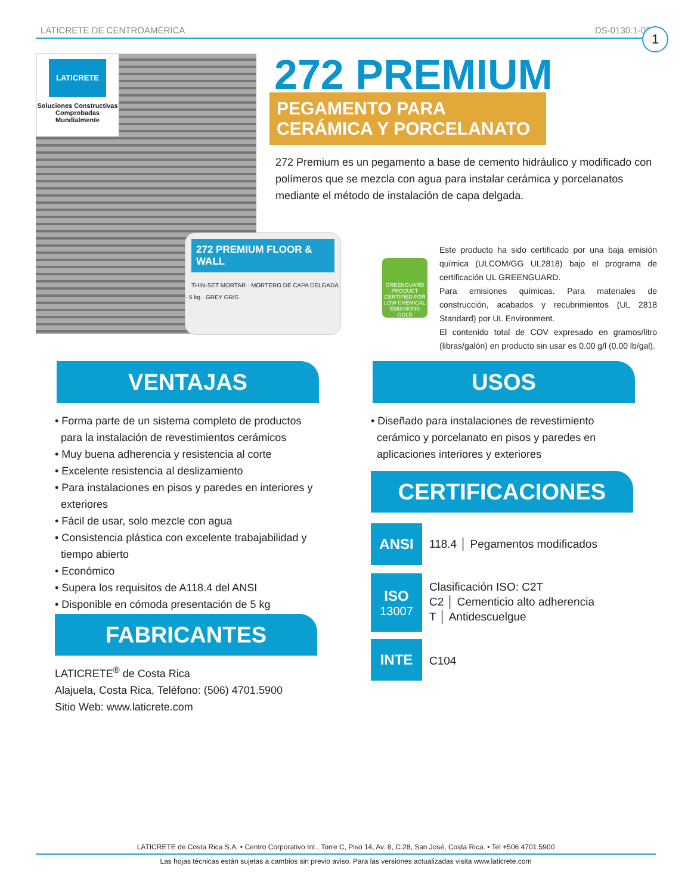LATICRETE DE CENTROAMÉRICA DS-0130.1-0321 1
LATICRETE
Soluciones Constructivas Comprobadas Mundialmente
272 PREMIUM FLOOR & WALL
THIN-SET MORTAR · MORTERO DE CAPA DELGADA · 5 kg · GREY GRIS
272 PREMIUM
PEGAMENTO PARA CERÁMICA Y PORCELANATO
272 Premium es un pegamento a base de cemento hidráulico y modificado con polímeros que se mezcla con agua para instalar cerámica y porcelanatos mediante el método de instalación de capa delgada.
GREENGUARD
PRODUCT CERTIFIED FOR LOW CHEMICAL EMISSIONS
GOLD
Este producto ha sido certificado por una baja emisión química (ULCOM/GG UL2818) bajo el programa de certificación UL GREENGUARD.
Para emisiones químicas. Para materiales de construcción, acabados y recubrimientos (UL 2818 Standard) por UL Environment.
El contenido total de COV expresado en gramos/litro (libras/galón) en producto sin usar es 0.00 g/l (0.00 lb/gal).
VENTAJAS
• Forma parte de un sistema completo de productos para la instalación de revestimientos cerámicos
• Muy buena adherencia y resistencia al corte
• Excelente resistencia al deslizamiento
• Para instalaciones en pisos y paredes en interiores y exteriores
• Fácil de usar, solo mezcle con agua
• Consistencia plástica con excelente trabajabilidad y tiempo abierto
• Económico
• Supera los requisitos de A118.4 del ANSI
• Disponible en cómoda presentación de 5 kg
USOS
• Diseñado para instalaciones de revestimiento cerámico y porcelanato en pisos y paredes en aplicaciones interiores y exteriores
CERTIFICACIONES
ANSI
118.4 │ Pegamentos modificados
ISO
13007
Clasificación ISO: C2T
C2 │ Cementicio alto adherencia
T │ Antidescuelgue
INTE
C104
FABRICANTES
LATICRETE<sup>®</sup> de Costa Rica
Alajuela, Costa Rica, Teléfono: (506) 4701.5900
Sitio Web: www.laticrete.com
LATICRETE de Costa Rica S.A. • Centro Corporativo Int., Torre C, Piso 14, Av. 8, C.28, San José, Costa Rica. • Tel +506 4701.5900
Las hojas técnicas están sujetas a cambios sin previo aviso. Para las versiones actualizadas visita www.laticrete.com